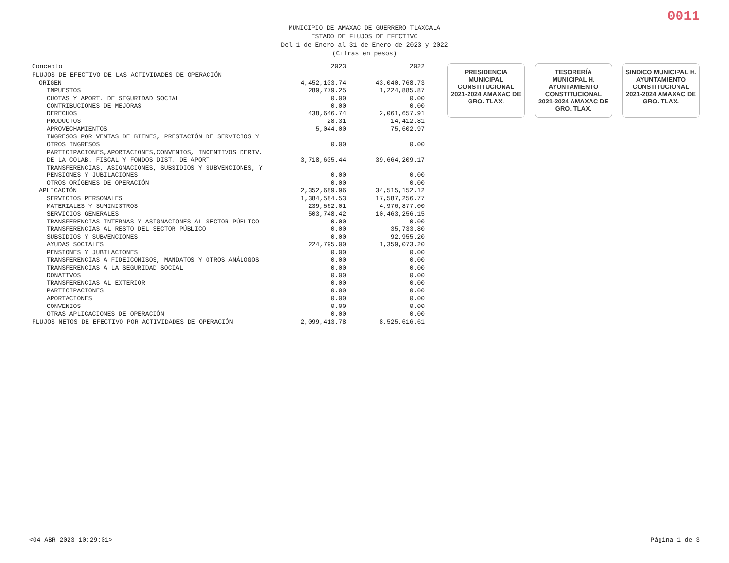0011
MUNICIPIO DE AMAXAC DE GUERRERO TLAXCALA
ESTADO DE FLUJOS DE EFECTIVO
Del 1 de Enero al 31 de Enero de 2023 y 2022
(Cifras en pesos)
| Concepto | 2023 | 2022 |
| --- | --- | --- |
| FLUJOS DE EFECTIVO DE LAS ACTIVIDADES DE OPERACIÓN | | |
| ORIGEN | 4,452,103.74 | 43,040,768.73 |
| IMPUESTOS | 289,779.25 | 1,224,885.87 |
| CUOTAS Y APORT. DE SEGURIDAD SOCIAL | 0.00 | 0.00 |
| CONTRIBUCIONES DE MEJORAS | 0.00 | 0.00 |
| DERECHOS | 438,646.74 | 2,061,657.91 |
| PRODUCTOS | 28.31 | 14,412.81 |
| APROVECHAMIENTOS | 5,044.00 | 75,602.97 |
| INGRESOS POR VENTAS DE BIENES, PRESTACIÓN DE SERVICIOS Y OTROS INGRESOS | 0.00 | 0.00 |
| PARTICIPACIONES,APORTACIONES,CONVENIOS, INCENTIVOS DERIV. DE LA COLAB. FISCAL Y FONDOS DIST. DE APORT | 3,718,605.44 | 39,664,209.17 |
| TRANSFERENCIAS, ASIGNACIONES, SUBSIDIOS Y SUBVENCIONES, Y PENSIONES Y JUBILACIONES | 0.00 | 0.00 |
| OTROS ORÍGENES DE OPERACIÓN | 0.00 | 0.00 |
| APLICACIÓN | 2,352,689.96 | 34,515,152.12 |
| SERVICIOS PERSONALES | 1,384,584.53 | 17,587,256.77 |
| MATERIALES Y SUMINISTROS | 239,562.01 | 4,976,877.00 |
| SERVICIOS GENERALES | 503,748.42 | 10,463,256.15 |
| TRANSFERENCIAS INTERNAS Y ASIGNACIONES AL SECTOR PÚBLICO | 0.00 | 0.00 |
| TRANSFERENCIAS AL RESTO DEL SECTOR PÚBLICO | 0.00 | 35,733.80 |
| SUBSIDIOS Y SUBVENCIONES | 0.00 | 92,955.20 |
| AYUDAS SOCIALES | 224,795.00 | 1,359,073.20 |
| PENSIONES Y JUBILACIONES | 0.00 | 0.00 |
| TRANSFERENCIAS A FIDEICOMISOS, MANDATOS Y OTROS ANÁLOGOS | 0.00 | 0.00 |
| TRANSFERENCIAS A LA SEGURIDAD SOCIAL | 0.00 | 0.00 |
| DONATIVOS | 0.00 | 0.00 |
| TRANSFERENCIAS AL EXTERIOR | 0.00 | 0.00 |
| PARTICIPACIONES | 0.00 | 0.00 |
| APORTACIONES | 0.00 | 0.00 |
| CONVENIOS | 0.00 | 0.00 |
| OTRAS APLICACIONES DE OPERACIÓN | 0.00 | 0.00 |
| FLUJOS NETOS DE EFECTIVO POR ACTIVIDADES DE OPERACIÓN | 2,099,413.78 | 8,525,616.61 |
PRESIDENCIA MUNICIPAL CONSTITUCIONAL 2021-2024 AMAXAC DE GRO. TLAX.
TESORERÍA MUNICIPAL H. AYUNTAMIENTO CONSTITUCIONAL 2021-2024 AMAXAC DE GRO. TLAX.
SINDICO MUNICIPAL H. AYUNTAMIENTO CONSTITUCIONAL 2021-2024 AMAXAC DE GRO. TLAX.
<04 ABR 2023 10:29:01> Página 1 de 3